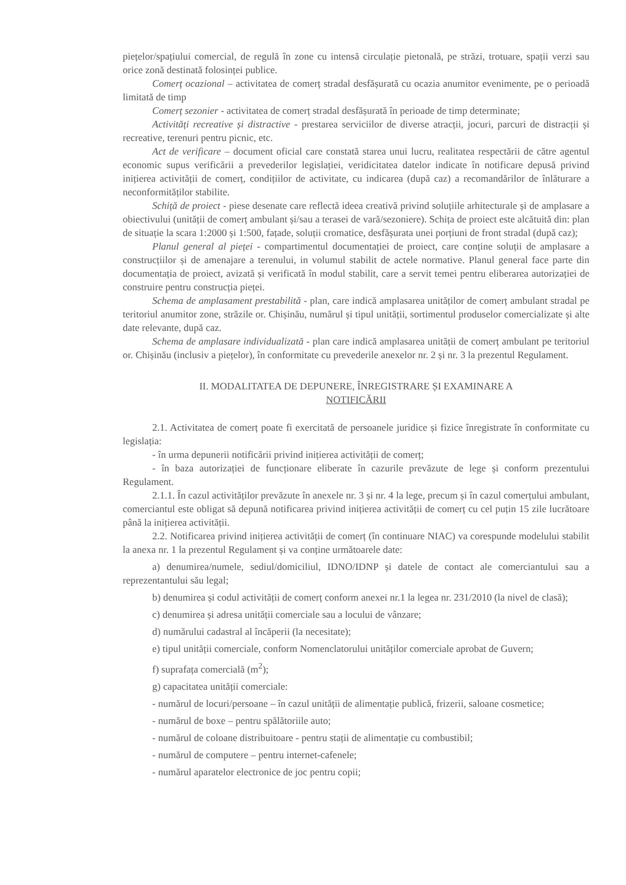piețelor/spațiului comercial, de regulă în zone cu intensă circulație pietonală, pe străzi, trotuare, spații verzi sau orice zonă destinată folosinței publice.
Comerț ocazional – activitatea de comerț stradal desfășurată cu ocazia anumitor evenimente, pe o perioadă limitată de timp
Comerț sezonier - activitatea de comerț stradal desfășurată în perioade de timp determinate;
Activități recreative și distractive - prestarea serviciilor de diverse atracții, jocuri, parcuri de distracții și recreative, terenuri pentru picnic, etc.
Act de verificare – document oficial care constată starea unui lucru, realitatea respectării de către agentul economic supus verificării a prevederilor legislației, veridicitatea datelor indicate în notificare depusă privind inițierea activității de comerț, condițiilor de activitate, cu indicarea (după caz) a recomandărilor de înlăturare a neconformităților stabilite.
Schiță de proiect - piese desenate care reflectă ideea creativă privind soluțiile arhitecturale și de amplasare a obiectivului (unității de comerț ambulant și/sau a terasei de vară/sezoniere). Schița de proiect este alcătuită din: plan de situație la scara 1:2000 și 1:500, fațade, soluții cromatice, desfășurata unei porțiuni de front stradal (după caz);
Planul general al pieței - compartimentul documentației de proiect, care conține soluții de amplasare a construcțiilor și de amenajare a terenului, in volumul stabilit de actele normative. Planul general face parte din documentația de proiect, avizată și verificată în modul stabilit, care a servit temei pentru eliberarea autorizației de construire pentru construcția pieței.
Schema de amplasament prestabilită - plan, care indică amplasarea unităților de comerț ambulant stradal pe teritoriul anumitor zone, străzile or. Chișinău, numărul și tipul unității, sortimentul produselor comercializate și alte date relevante, după caz.
Schema de amplasare individualizată - plan care indică amplasarea unității de comerț ambulant pe teritoriul or. Chișinău (inclusiv a piețelor), în conformitate cu prevederile anexelor nr. 2 și nr. 3 la prezentul Regulament.
II. MODALITATEA DE DEPUNERE, ÎNREGISTRARE ȘI EXAMINARE A
NOTIFICĂRII
2.1. Activitatea de comerț poate fi exercitată de persoanele juridice și fizice înregistrate în conformitate cu legislația:
- în urma depunerii notificării privind inițierea activității de comerț;
- în baza autorizației de funcționare eliberate în cazurile prevăzute de lege și conform prezentului Regulament.
2.1.1. În cazul activităților prevăzute în anexele nr. 3 și nr. 4 la lege, precum și în cazul comerțului ambulant, comerciantul este obligat să depună notificarea privind inițierea activității de comerț cu cel puțin 15 zile lucrătoare până la inițierea activității.
2.2. Notificarea privind inițierea activității de comerț (în continuare NIAC) va corespunde modelului stabilit la anexa nr. 1 la prezentul Regulament și va conține următoarele date:
a) denumirea/numele, sediul/domiciliul, IDNO/IDNP și datele de contact ale comerciantului sau a reprezentantului său legal;
b) denumirea și codul activității de comerț conform anexei nr.1 la legea nr. 231/2010 (la nivel de clasă);
c) denumirea și adresa unității comerciale sau a locului de vânzare;
d) numărului cadastral al încăperii (la necesitate);
e) tipul unității comerciale, conform Nomenclatorului unităților comerciale aprobat de Guvern;
f) suprafața comercială (m<sup>2</sup>);
g) capacitatea unității comerciale:
- numărul de locuri/persoane – în cazul unității de alimentație publică, frizerii, saloane cosmetice;
- numărul de boxe – pentru spălătoriile auto;
- numărul de coloane distribuitoare - pentru stații de alimentație cu combustibil;
- numărul de computere – pentru internet-cafenele;
- numărul aparatelor electronice de joc pentru copii;